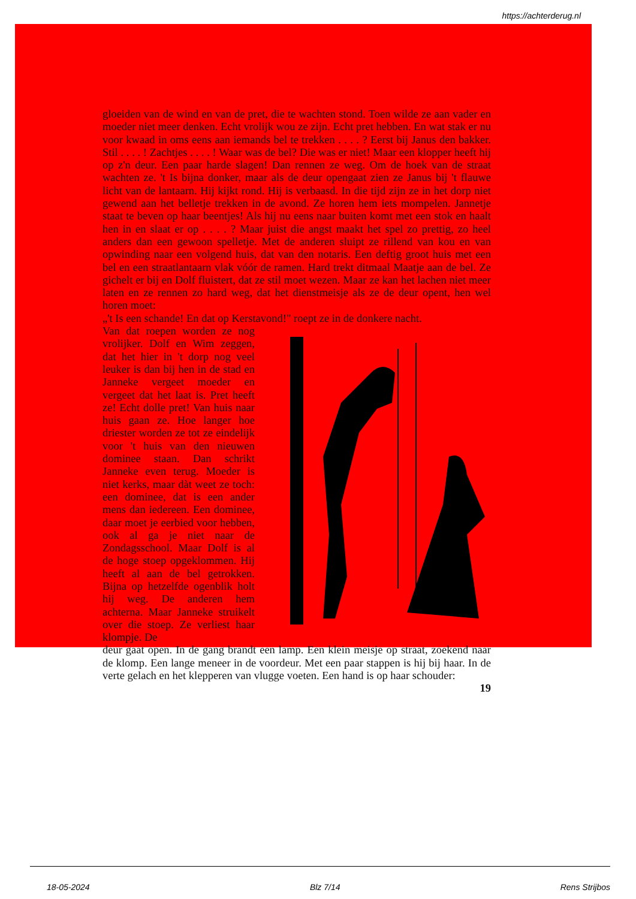https://achterderug.nl
gloeiden van de wind en van de pret, die te wachten stond. Toen wilde ze aan vader en moeder niet meer denken. Echt vrolijk wou ze zijn. Echt pret hebben. En wat stak er nu voor kwaad in oms eens aan iemands bel te trekken . . . . ? Eerst bij Janus den bakker. Stil . . . . ! Zachtjes . . . . ! Waar was de bel? Die was er niet! Maar een klopper heeft hij op z'n deur. Een paar harde slagen! Dan rennen ze weg. Om de hoek van de straat wachten ze. 't Is bijna donker, maar als de deur opengaat zien ze Janus bij 't flauwe licht van de lantaarn. Hij kijkt rond. Hij is verbaasd. In die tijd zijn ze in het dorp niet gewend aan het belletje trekken in de avond. Ze horen hem iets mompelen. Jannetje staat te beven op haar beentjes! Als hij nu eens naar buiten komt met een stok en haalt hen in en slaat er op . . . . ? Maar juist die angst maakt het spel zo prettig, zo heel anders dan een gewoon spelletje. Met de anderen sluipt ze rillend van kou en van opwinding naar een volgend huis, dat van den notaris. Een deftig groot huis met een bel en een straatlantaarn vlak vóór de ramen. Hard trekt ditmaal Maatje aan de bel. Ze gichelt er bij en Dolf fluistert, dat ze stil moet wezen. Maar ze kan het lachen niet meer laten en ze rennen zo hard weg, dat het dienstmeisje als ze de deur opent, hen wel horen moet:
„'t Is een schande! En dat op Kerstavond!" roept ze in de donkere nacht.
Van dat roepen worden ze nog vrolijker. Dolf en Wim zeggen, dat het hier in 't dorp nog veel leuker is dan bij hen in de stad en Janneke vergeet moeder en vergeet dat het laat is. Pret heeft ze! Echt dolle pret! Van huis naar huis gaan ze. Hoe langer hoe driester worden ze tot ze eindelijk voor 't huis van den nieuwen dominee staan. Dan schrikt Janneke even terug. Moeder is niet kerks, maar dàt weet ze toch: een dominee, dat is een ander mens dan iedereen. Een dominee, daar moet je eerbied voor hebben, ook al ga je niet naar de Zondagsschool. Maar Dolf is al de hoge stoep opgeklommen. Hij heeft al aan de bel getrokken. Bijna op hetzelfde ogenblik holt hij weg. De anderen hem achterna. Maar Janneke struikelt over die stoep. Ze verliest haar klompje. De
deur gaat open. In de gang brandt een lamp. Een klein meisje op straat, zoekend naar de klomp. Een lange meneer in de voordeur. Met een paar stappen is hij bij haar. In de verte gelach en het klepperen van vlugge voeten. Een hand is op haar schouder:
19
18-05-2024 Blz 7/14 Rens Strijbos